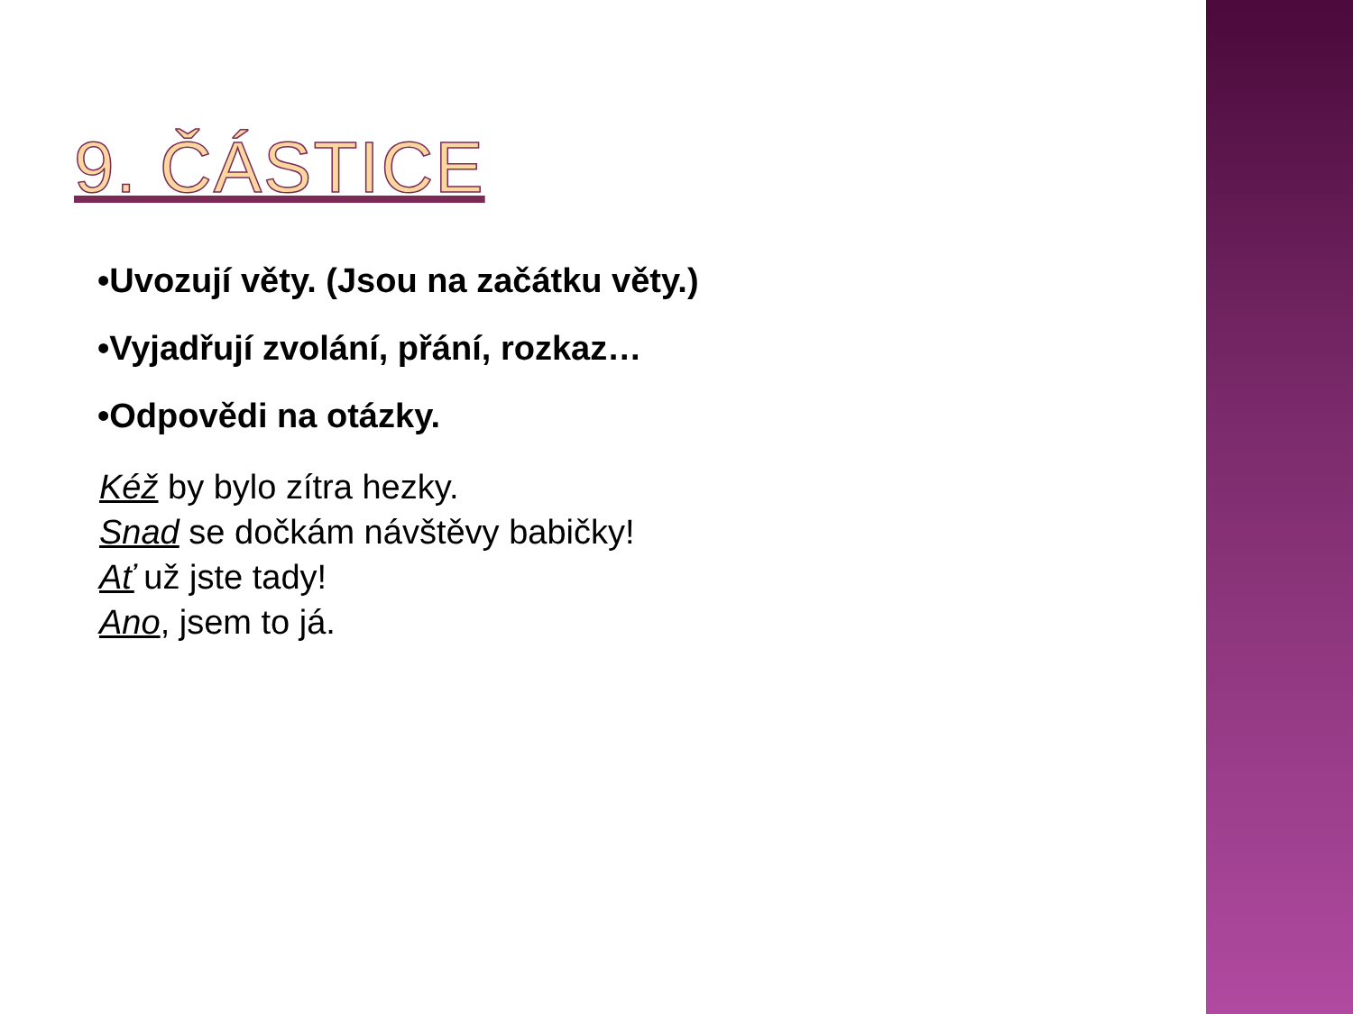9. ČÁSTICE
•Uvozují věty. (Jsou na začátku věty.)
•Vyjadřují zvolání, přání, rozkaz…
•Odpovědi na otázky.
Kéž by bylo zítra hezky.
Snad se dočkám návštěvy babičky!
Ať už jste tady!
Ano, jsem to já.